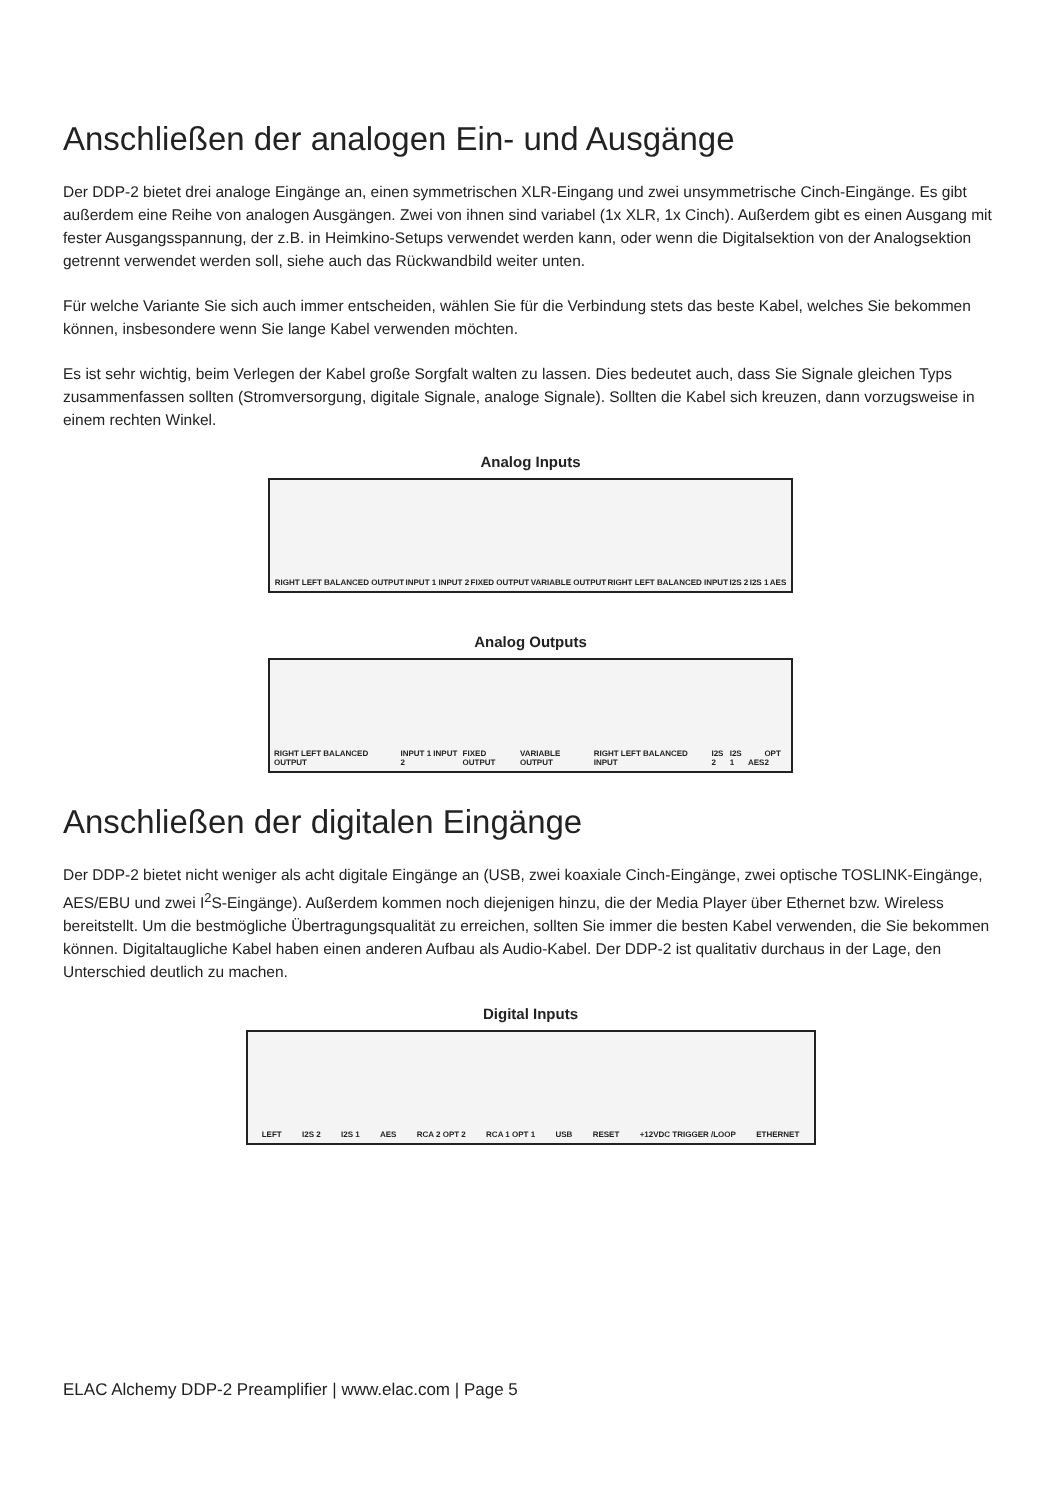Anschließen der analogen Ein- und Ausgänge
Der DDP-2 bietet drei analoge Eingänge an, einen symmetrischen XLR-Eingang und zwei unsymmetrische Cinch-Eingänge. Es gibt außerdem eine Reihe von analogen Ausgängen. Zwei von ihnen sind variabel (1x XLR, 1x Cinch). Außerdem gibt es einen Ausgang mit fester Ausgangsspannung, der z.B. in Heimkino-Setups verwendet werden kann, oder wenn die Digitalsektion von der Analogsektion getrennt verwendet werden soll, siehe auch das Rückwandbild weiter unten.
Für welche Variante Sie sich auch immer entscheiden, wählen Sie für die Verbindung stets das beste Kabel, welches Sie bekommen können, insbesondere wenn Sie lange Kabel verwenden möchten.
Es ist sehr wichtig, beim Verlegen der Kabel große Sorgfalt walten zu lassen. Dies bedeutet auch, dass Sie Signale gleichen Typs zusammenfassen sollten (Stromversorgung, digitale Signale, analoge Signale). Sollten die Kabel sich kreuzen, dann vorzugsweise in einem rechten Winkel.
Analog Inputs
RIGHT LEFT BALANCED OUTPUT INPUT 1 INPUT 2 FIXED OUTPUT VARIABLE OUTPUT RIGHT LEFT BALANCED INPUT I2S 2 I2S 1 AES
Analog Outputs
RIGHT LEFT BALANCED OUTPUT INPUT 1 INPUT 2 FIXED OUTPUT VARIABLE OUTPUT RIGHT LEFT BALANCED INPUT I2S 2 I2S 1 AES OPT 2
Anschließen der digitalen Eingänge
Der DDP-2 bietet nicht weniger als acht digitale Eingänge an (USB, zwei koaxiale Cinch-Eingänge, zwei optische TOSLINK-Eingänge, AES/EBU und zwei I<sup>2</sup>S-Eingänge). Außerdem kommen noch diejenigen hinzu, die der Media Player über Ethernet bzw. Wireless bereitstellt. Um die bestmögliche Übertragungsqualität zu erreichen, sollten Sie immer die besten Kabel verwenden, die Sie bekommen können. Digitaltaugliche Kabel haben einen anderen Aufbau als Audio-Kabel. Der DDP-2 ist qualitativ durchaus in der Lage, den Unterschied deutlich zu machen.
Digital Inputs
LEFT I2S 2 I2S 1 AES RCA 2 OPT 2 RCA 1 OPT 1 USB RESET +12VDC TRIGGER /LOOP ETHERNET
ELAC Alchemy DDP-2 Preamplifier | www.elac.com | Page 5